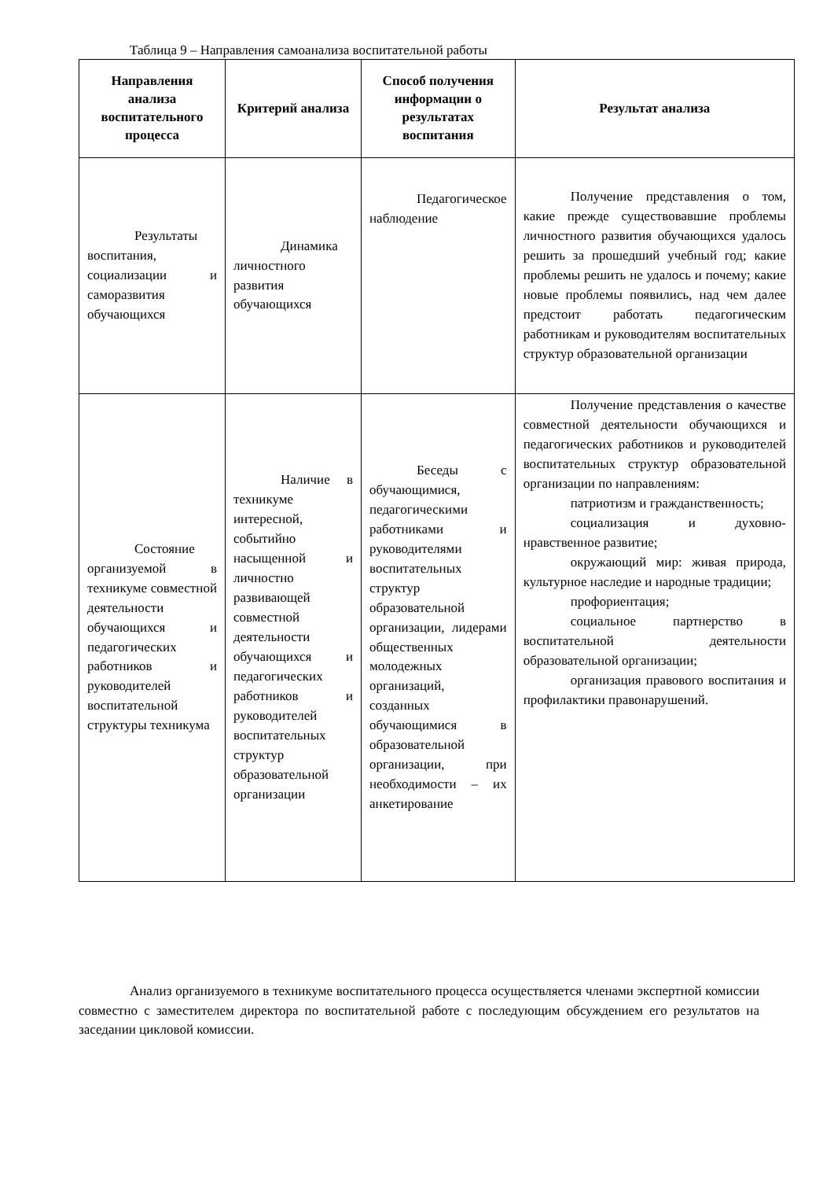Таблица 9 – Направления самоанализа воспитательной работы
| Направления анализа воспитательного процесса | Критерий анализа | Способ получения информации о результатах воспитания | Результат анализа |
| --- | --- | --- | --- |
| Результаты воспитания, социализации и саморазвития обучающихся | Динамика личностного развития обучающихся | Педагогическое наблюдение | Получение представления о том, какие прежде существовавшие проблемы личностного развития обучающихся удалось решить за прошедший учебный год; какие проблемы решить не удалось и почему; какие новые проблемы появились, над чем далее предстоит работать педагогическим работникам и руководителям воспитательных структур образовательной организации |
| Состояние организуемой в техникуме совместной деятельности обучающихся и педагогических работников и руководителей воспитательной структуры техникума | Наличие в техникуме интересной, событийно насыщенной и личностно развивающей совместной деятельности обучающихся и педагогических работников и руководителей воспитательных структур образовательной организации | Беседы с обучающимися, педагогическими работниками и руководителями воспитательных структур образовательной организации, лидерами общественных молодежных организаций, созданных обучающимися в образовательной организации, при необходимости – их анкетирование | Получение представления о качестве совместной деятельности обучающихся и педагогических работников и руководителей воспитательных структур образовательной организации по направлениям: патриотизм и гражданственность; социализация и духовно-нравственное развитие; окружающий мир: живая природа, культурное наследие и народные традиции; профориентация; социальное партнерство в воспитательной деятельности образовательной организации; организация правового воспитания и профилактики правонарушений. |
Анализ организуемого в техникуме воспитательного процесса осуществляется членами экспертной комиссии совместно с заместителем директора по воспитательной работе с последующим обсуждением его результатов на заседании цикловой комиссии.